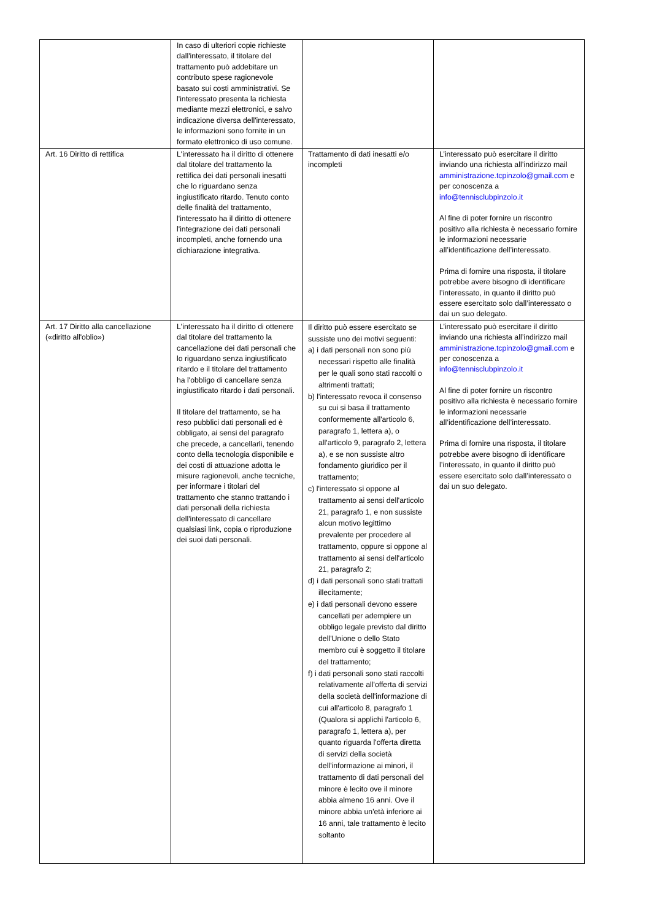| | In caso di ulteriori copie richieste dall'interessato, il titolare del trattamento può addebitare un contributo spese ragionevole basato sui costi amministrativi. Se l'interessato presenta la richiesta mediante mezzi elettronici, e salvo indicazione diversa dell'interessato, le informazioni sono fornite in un formato elettronico di uso comune. | | |
| Art. 16 Diritto di rettifica | L'interessato ha il diritto di ottenere dal titolare del trattamento la rettifica dei dati personali inesatti che lo riguardano senza ingiustificato ritardo. Tenuto conto delle finalità del trattamento, l'interessato ha il diritto di ottenere l'integrazione dei dati personali incompleti, anche fornendo una dichiarazione integrativa. | Trattamento di dati inesatti e/o incompleti | L’interessato può esercitare il diritto inviando una richiesta all’indirizzo mail amministrazione.tcpinzolo@gmail.com e per conoscenza a info@tennisclubpinzolo.it Al fine di poter fornire un riscontro positivo alla richiesta è necessario fornire le informazioni necessarie all’identificazione dell’interessato. Prima di fornire una risposta, il titolare potrebbe avere bisogno di identificare l’interessato, in quanto il diritto può essere esercitato solo dall’interessato o dai un suo delegato. |
| Art. 17 Diritto alla cancellazione («diritto all'oblio») | L'interessato ha il diritto di ottenere dal titolare del trattamento la cancellazione dei dati personali che lo riguardano senza ingiustificato ritardo e il titolare del trattamento ha l'obbligo di cancellare senza ingiustificato ritardo i dati personali. Il titolare del trattamento, se ha reso pubblici dati personali ed è obbligato, ai sensi del paragrafo che precede, a cancellarli, tenendo conto della tecnologia disponibile e dei costi di attuazione adotta le misure ragionevoli, anche tecniche, per informare i titolari del trattamento che stanno trattando i dati personali della richiesta dell'interessato di cancellare qualsiasi link, copia o riproduzione dei suoi dati personali. | Il diritto può essere esercitato se sussiste uno dei motivi seguenti: a) i dati personali non sono più necessari rispetto alle finalità per le quali sono stati raccolti o altrimenti trattati; b) l'interessato revoca il consenso su cui si basa il trattamento conformemente all'articolo 6, paragrafo 1, lettera a), o all'articolo 9, paragrafo 2, lettera a), e se non sussiste altro fondamento giuridico per il trattamento; c) l'interessato si oppone al trattamento ai sensi dell'articolo 21, paragrafo 1, e non sussiste alcun motivo legittimo prevalente per procedere al trattamento, oppure si oppone al trattamento ai sensi dell'articolo 21, paragrafo 2; d) i dati personali sono stati trattati illecitamente; e) i dati personali devono essere cancellati per adempiere un obbligo legale previsto dal diritto dell'Unione o dello Stato membro cui è soggetto il titolare del trattamento; f) i dati personali sono stati raccolti relativamente all'offerta di servizi della società dell'informazione di cui all'articolo 8, paragrafo 1 (Qualora si applichi l'articolo 6, paragrafo 1, lettera a), per quanto riguarda l'offerta diretta di servizi della società dell'informazione ai minori, il trattamento di dati personali del minore è lecito ove il minore abbia almeno 16 anni. Ove il minore abbia un'età inferiore ai 16 anni, tale trattamento è lecito soltanto | L’interessato può esercitare il diritto inviando una richiesta all’indirizzo mail amministrazione.tcpinzolo@gmail.com e per conoscenza a info@tennisclubpinzolo.it Al fine di poter fornire un riscontro positivo alla richiesta è necessario fornire le informazioni necessarie all’identificazione dell’interessato. Prima di fornire una risposta, il titolare potrebbe avere bisogno di identificare l’interessato, in quanto il diritto può essere esercitato solo dall’interessato o dai un suo delegato. |